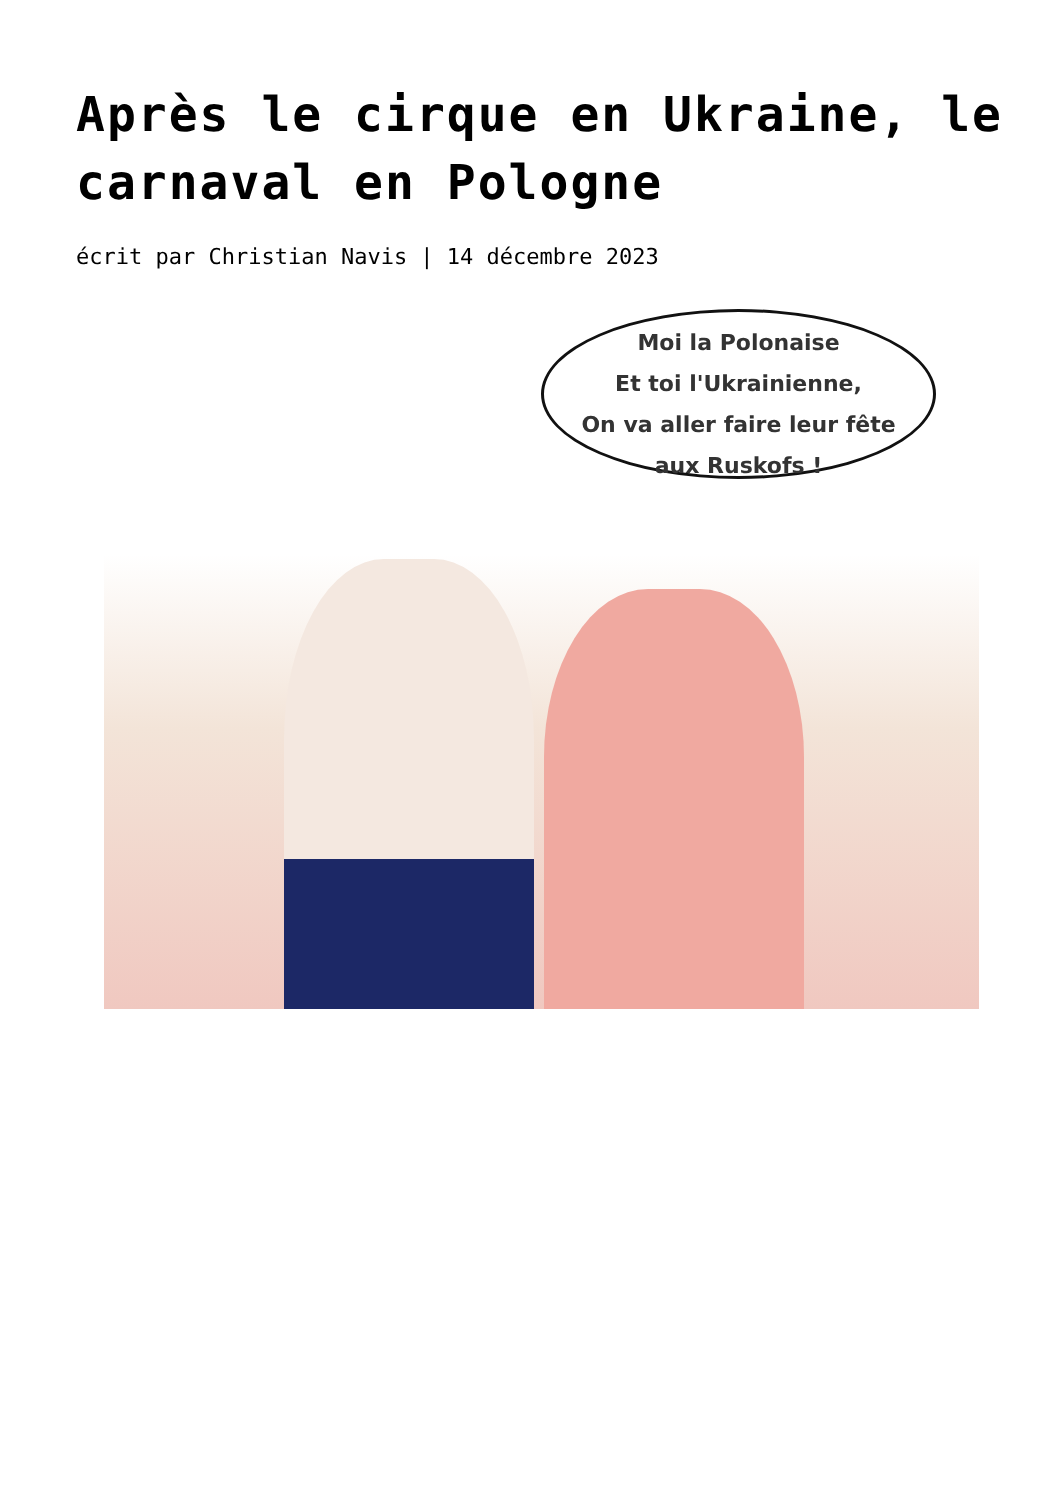Après le cirque en Ukraine, le carnaval en Pologne
écrit par Christian Navis | 14 décembre 2023
Moi la Polonaise
Et toi l'Ukrainienne,
On va aller faire leur fête
aux Ruskofs !